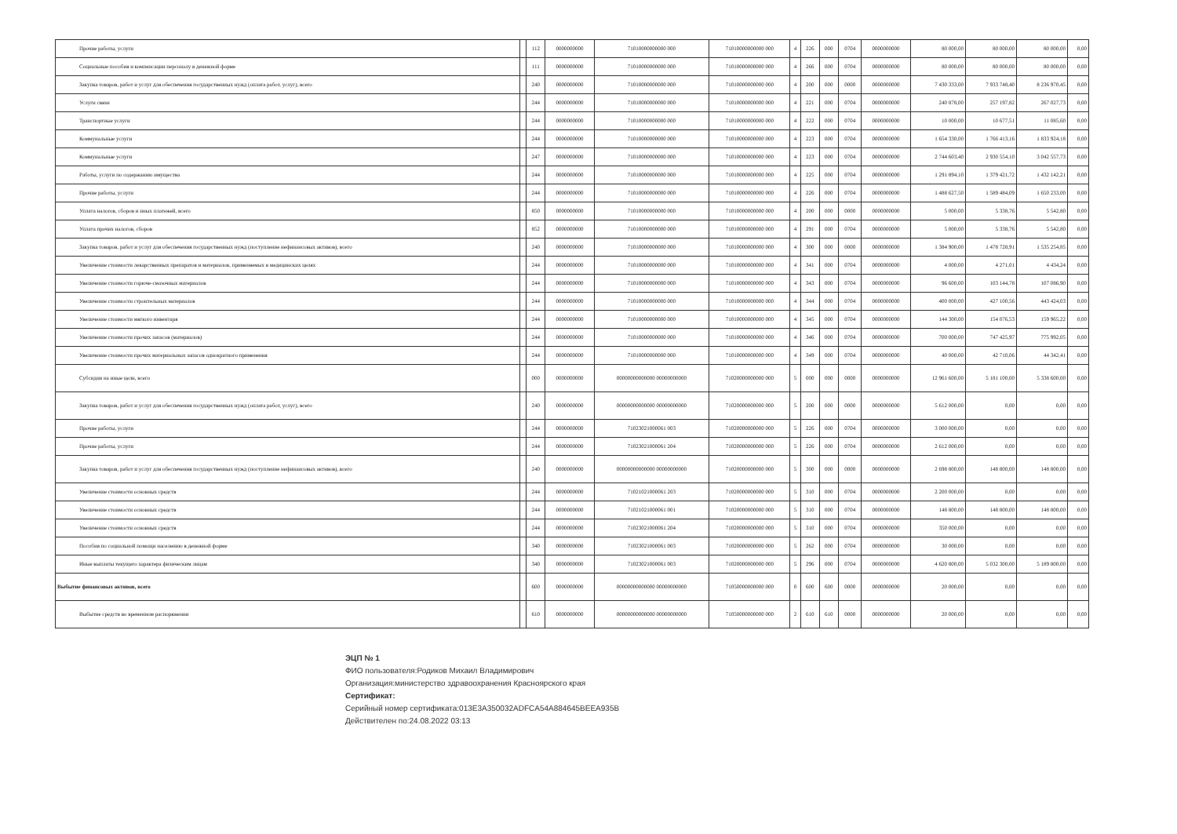| Прочие работы, услуги | | 112 | 0000000000 | 71010000000000 000 | 71010000000000 000 | 4 | 226 | 000 | 0704 | 0000000000 | 80 000,00 | 80 000,00 | 80 000,00 | 0,00 |
| Социальные пособия и компенсации персоналу в денежной форме | | 111 | 0000000000 | 71010000000000 000 | 71010000000000 000 | 4 | 266 | 000 | 0704 | 0000000000 | 80 000,00 | 80 000,00 | 80 000,00 | 0,00 |
| Закупка товаров, работ и услуг для обеспечения государственных нужд (оплата работ, услуг), всего | | 240 | 0000000000 | 71010000000000 000 | 71010000000000 000 | 4 | 200 | 000 | 0000 | 0000000000 | 7 430 333,00 | 7 933 748,40 | 8 236 970,45 | 0,00 |
| Услуги связи | | 244 | 0000000000 | 71010000000000 000 | 71010000000000 000 | 4 | 221 | 000 | 0704 | 0000000000 | 240 878,00 | 257 197,82 | 267 027,73 | 0,00 |
| Транспортные услуги | | 244 | 0000000000 | 71010000000000 000 | 71010000000000 000 | 4 | 222 | 000 | 0704 | 0000000000 | 10 000,00 | 10 677,51 | 11 085,60 | 0,00 |
| Коммунальные услуги | | 244 | 0000000000 | 71010000000000 000 | 71010000000000 000 | 4 | 223 | 000 | 0704 | 0000000000 | 1 654 330,00 | 1 766 413,16 | 1 833 924,18 | 0,00 |
| Коммунальные услуги | | 247 | 0000000000 | 71010000000000 000 | 71010000000000 000 | 4 | 223 | 000 | 0704 | 0000000000 | 2 744 603,40 | 2 930 554,10 | 3 042 557,73 | 0,00 |
| Работы, услуги по содержанию имущества | | 244 | 0000000000 | 71010000000000 000 | 71010000000000 000 | 4 | 225 | 000 | 0704 | 0000000000 | 1 291 894,10 | 1 379 421,72 | 1 432 142,21 | 0,00 |
| Прочие работы, услуги | | 244 | 0000000000 | 71010000000000 000 | 71010000000000 000 | 4 | 226 | 000 | 0704 | 0000000000 | 1 488 627,50 | 1 589 484,09 | 1 650 233,00 | 0,00 |
| Уплата налогов, сборов и иных платежей, всего | | 850 | 0000000000 | 71010000000000 000 | 71010000000000 000 | 4 | 200 | 000 | 0000 | 0000000000 | 5 000,00 | 5 338,76 | 5 542,80 | 0,00 |
| Уплата прочих налогов, сборов | | 852 | 0000000000 | 71010000000000 000 | 71010000000000 000 | 4 | 291 | 000 | 0704 | 0000000000 | 5 000,00 | 5 338,76 | 5 542,80 | 0,00 |
| Закупка товаров, работ и услуг для обеспечения государственных нужд (поступление нефинансовых активов), всего | | 240 | 0000000000 | 71010000000000 000 | 71010000000000 000 | 4 | 300 | 000 | 0000 | 0000000000 | 1 384 900,00 | 1 478 728,91 | 1 535 254,85 | 0,00 |
| Увеличение стоимости лекарственных препаратов и материалов, применяемых в медицинских целях | | 244 | 0000000000 | 71010000000000 000 | 71010000000000 000 | 4 | 341 | 000 | 0704 | 0000000000 | 4 000,00 | 4 271,01 | 4 434,24 | 0,00 |
| Увеличение стоимости горюче-смазочных материалов | | 244 | 0000000000 | 71010000000000 000 | 71010000000000 000 | 4 | 343 | 000 | 0704 | 0000000000 | 96 600,00 | 103 144,78 | 107 086,90 | 0,00 |
| Увеличение стоимости строительных материалов | | 244 | 0000000000 | 71010000000000 000 | 71010000000000 000 | 4 | 344 | 000 | 0704 | 0000000000 | 400 000,00 | 427 100,56 | 443 424,03 | 0,00 |
| Увеличение стоимости мягкого инвентаря | | 244 | 0000000000 | 71010000000000 000 | 71010000000000 000 | 4 | 345 | 000 | 0704 | 0000000000 | 144 300,00 | 154 076,53 | 159 965,22 | 0,00 |
| Увеличение стоимости прочих запасов (материалов) | | 244 | 0000000000 | 71010000000000 000 | 71010000000000 000 | 4 | 346 | 000 | 0704 | 0000000000 | 700 000,00 | 747 425,97 | 775 992,05 | 0,00 |
| Увеличение стоимости прочих материальных запасов однократного применения | | 244 | 0000000000 | 71010000000000 000 | 71010000000000 000 | 4 | 349 | 000 | 0704 | 0000000000 | 40 000,00 | 42 710,06 | 44 342,41 | 0,00 |
| Субсидии на иные цели, всего | | 000 | 0000000000 | 00000000000000 00000000000 | 71020000000000 000 | 5 | 000 | 000 | 0000 | 0000000000 | 12 961 600,00 | 5 181 100,00 | 5 338 600,00 | 0,00 |
| Закупка товаров, работ и услуг для обеспечения государственных нужд (оплата работ, услуг), всего | | 240 | 0000000000 | 00000000000000 00000000000 | 71020000000000 000 | 5 | 200 | 000 | 0000 | 0000000000 | 5 612 000,00 | 0,00 | 0,00 | 0,00 |
| Прочие работы, услуги | | 244 | 0000000000 | 71023021000061 003 | 71020000000000 000 | 5 | 226 | 000 | 0704 | 0000000000 | 3 000 000,00 | 0,00 | 0,00 | 0,00 |
| Прочие работы, услуги | | 244 | 0000000000 | 71023021000061 204 | 71020000000000 000 | 5 | 226 | 000 | 0704 | 0000000000 | 2 612 000,00 | 0,00 | 0,00 | 0,00 |
| Закупка товаров, работ и услуг для обеспечения государственных нужд (поступление нефинансовых активов), всего | | 240 | 0000000000 | 00000000000000 00000000000 | 71020000000000 000 | 5 | 300 | 000 | 0000 | 0000000000 | 2 698 800,00 | 148 800,00 | 148 800,00 | 0,00 |
| Увеличение стоимости основных средств | | 244 | 0000000000 | 71021021000061 203 | 71020000000000 000 | 5 | 310 | 000 | 0704 | 0000000000 | 2 200 000,00 | 0,00 | 0,00 | 0,00 |
| Увеличение стоимости основных средств | | 244 | 0000000000 | 71021021000061 001 | 71020000000000 000 | 5 | 310 | 000 | 0704 | 0000000000 | 148 800,00 | 148 800,00 | 148 800,00 | 0,00 |
| Увеличение стоимости основных средств | | 244 | 0000000000 | 71023021000061 204 | 71020000000000 000 | 5 | 310 | 000 | 0704 | 0000000000 | 350 000,00 | 0,00 | 0,00 | 0,00 |
| Пособия по социальной помощи населению в денежной форме | | 340 | 0000000000 | 71023021000061 003 | 71020000000000 000 | 5 | 262 | 000 | 0704 | 0000000000 | 30 000,00 | 0,00 | 0,00 | 0,00 |
| Иные выплаты текущего характера физическим лицам | | 340 | 0000000000 | 71023021000061 003 | 71020000000000 000 | 5 | 296 | 000 | 0704 | 0000000000 | 4 620 800,00 | 5 032 300,00 | 5 189 800,00 | 0,00 |
| Выбытие финансовых активов, всего | | 600 | 0000000000 | 00000000000000 00000000000 | 71050000000000 000 | 0 | 600 | 600 | 0000 | 0000000000 | 20 000,00 | 0,00 | 0,00 | 0,00 |
| Выбытие средств во временном распоряжении | | 610 | 0000000000 | 00000000000000 00000000000 | 71050000000000 000 | 2 | 610 | 610 | 0000 | 0000000000 | 20 000,00 | 0,00 | 0,00 | 0,00 |
ЭЦП № 1
ФИО пользователя:Родиков Михаил Владимирович
Организация:министерство здравоохранения Красноярского края
Сертификат:
Серийный номер сертификата:013E3A350032ADFCA54A884645BEEA935B
Действителен по:24.08.2022 03:13